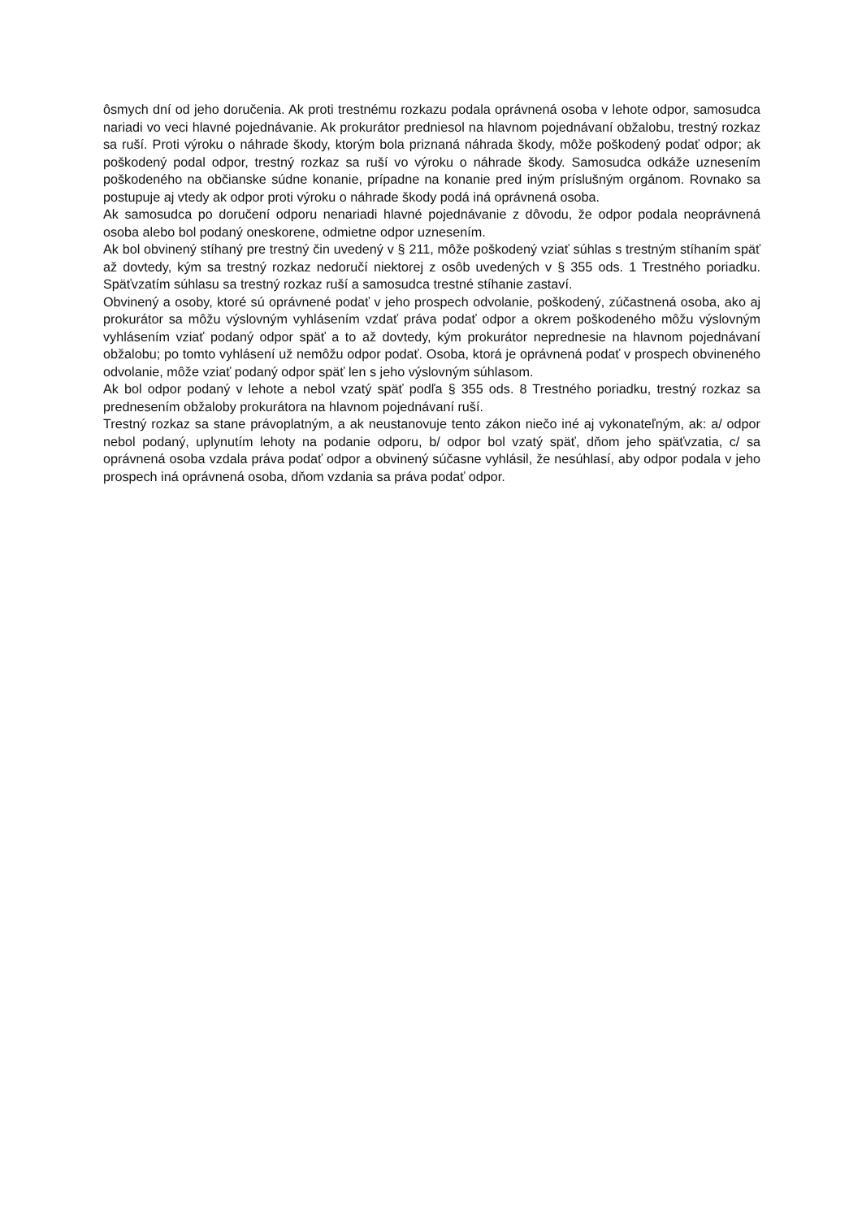ôsmych dní od jeho doručenia. Ak proti trestnému rozkazu podala oprávnená osoba v lehote odpor, samosudca nariadi vo veci hlavné pojednávanie. Ak prokurátor predniesol na hlavnom pojednávaní obžalobu, trestný rozkaz sa ruší. Proti výroku o náhrade škody, ktorým bola priznaná náhrada škody, môže poškodený podať odpor; ak poškodený podal odpor, trestný rozkaz sa ruší vo výroku o náhrade škody. Samosudca odkáže uznesením poškodeného na občianske súdne konanie, prípadne na konanie pred iným príslušným orgánom. Rovnako sa postupuje aj vtedy ak odpor proti výroku o náhrade škody podá iná oprávnená osoba.
Ak samosudca po doručení odporu nenariadi hlavné pojednávanie z dôvodu, že odpor podala neoprávnená osoba alebo bol podaný oneskorene, odmietne odpor uznesením.
Ak bol obvinený stíhaný pre trestný čin uvedený v § 211, môže poškodený vziať súhlas s trestným stíhaním späť až dovtedy, kým sa trestný rozkaz nedoručí niektorej z osôb uvedených v § 355 ods. 1 Trestného poriadku. Späťvzatím súhlasu sa trestný rozkaz ruší a samosudca trestné stíhanie zastaví.
Obvinený a osoby, ktoré sú oprávnené podať v jeho prospech odvolanie, poškodený, zúčastnená osoba, ako aj prokurátor sa môžu výslovným vyhlásením vzdať práva podať odpor a okrem poškodeného môžu výslovným vyhlásením vziať podaný odpor späť a to až dovtedy, kým prokurátor neprednesie na hlavnom pojednávaní obžalobu; po tomto vyhlásení už nemôžu odpor podať. Osoba, ktorá je oprávnená podať v prospech obvineného odvolanie, môže vziať podaný odpor späť len s jeho výslovným súhlasom.
Ak bol odpor podaný v lehote a nebol vzatý späť podľa § 355 ods. 8 Trestného poriadku, trestný rozkaz sa prednesením obžaloby prokurátora na hlavnom pojednávaní ruší.
Trestný rozkaz sa stane právoplatným, a ak neustanovuje tento zákon niečo iné aj vykonateľným, ak: a/ odpor nebol podaný, uplynutím lehoty na podanie odporu, b/ odpor bol vzatý späť, dňom jeho späťvzatia, c/ sa oprávnená osoba vzdala práva podať odpor a obvinený súčasne vyhlásil, že nesúhlasí, aby odpor podala v jeho prospech iná oprávnená osoba, dňom vzdania sa práva podať odpor.